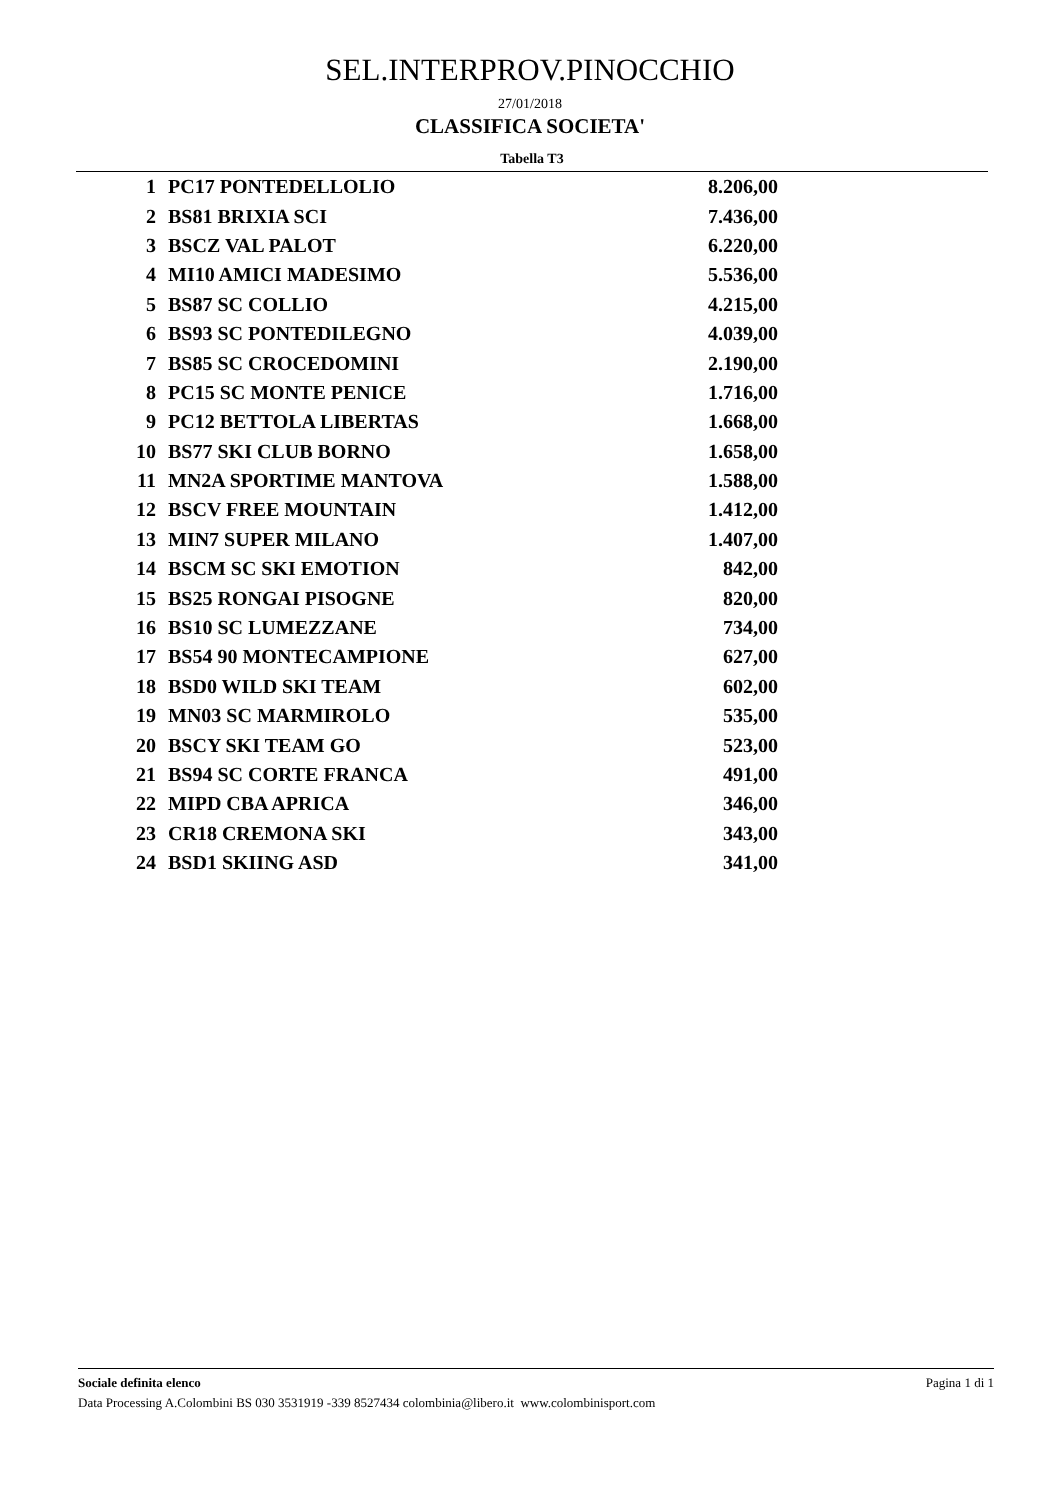SEL.INTERPROV.PINOCCHIO
27/01/2018
CLASSIFICA SOCIETA'
Tabella T3
| 1 | PC17 PONTEDELLOLIO | 8.206,00 |
| 2 | BS81 BRIXIA SCI | 7.436,00 |
| 3 | BSCZ VAL PALOT | 6.220,00 |
| 4 | MI10 AMICI MADESIMO | 5.536,00 |
| 5 | BS87 SC COLLIO | 4.215,00 |
| 6 | BS93 SC PONTEDILEGNO | 4.039,00 |
| 7 | BS85 SC CROCEDOMINI | 2.190,00 |
| 8 | PC15 SC MONTE PENICE | 1.716,00 |
| 9 | PC12 BETTOLA LIBERTAS | 1.668,00 |
| 10 | BS77 SKI CLUB BORNO | 1.658,00 |
| 11 | MN2A SPORTIME MANTOVA | 1.588,00 |
| 12 | BSCV FREE MOUNTAIN | 1.412,00 |
| 13 | MIN7 SUPER MILANO | 1.407,00 |
| 14 | BSCM SC SKI EMOTION | 842,00 |
| 15 | BS25 RONGAI PISOGNE | 820,00 |
| 16 | BS10 SC LUMEZZANE | 734,00 |
| 17 | BS54 90 MONTECAMPIONE | 627,00 |
| 18 | BSD0 WILD SKI TEAM | 602,00 |
| 19 | MN03 SC MARMIROLO | 535,00 |
| 20 | BSCY SKI TEAM GO | 523,00 |
| 21 | BS94 SC CORTE FRANCA | 491,00 |
| 22 | MIPD CBA APRICA | 346,00 |
| 23 | CR18 CREMONA SKI | 343,00 |
| 24 | BSD1 SKIING ASD | 341,00 |
Sociale definita elenco Pagina 1 di 1
Data Processing A.Colombini BS 030 3531919 -339 8527434 colombinia@libero.it www.colombinisport.com